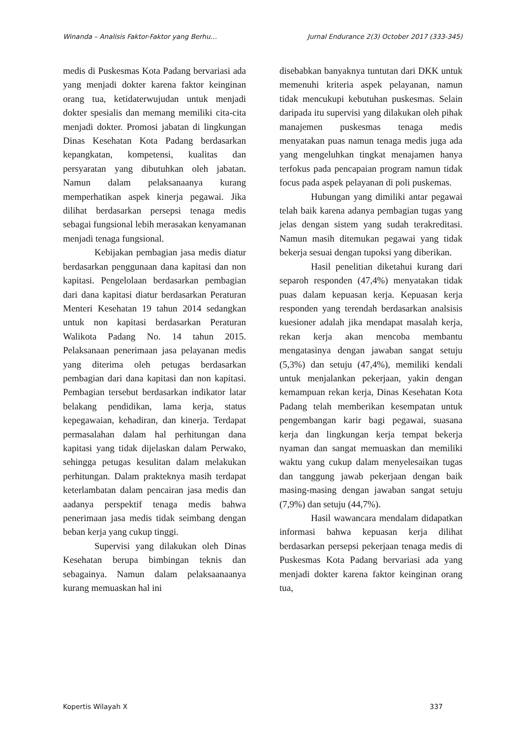Winanda – Analisis Faktor-Faktor yang Berhu… Jurnal Endurance 2(3) October 2017 (333-345)
medis di Puskesmas Kota Padang bervariasi ada yang menjadi dokter karena faktor keinginan orang tua, ketidaterwujudan untuk menjadi dokter spesialis dan memang memiliki cita-cita menjadi dokter. Promosi jabatan di lingkungan Dinas Kesehatan Kota Padang berdasarkan kepangkatan, kompetensi, kualitas dan persyaratan yang dibutuhkan oleh jabatan. Namun dalam pelaksanaanya kurang memperhatikan aspek kinerja pegawai. Jika dilihat berdasarkan persepsi tenaga medis sebagai fungsional lebih merasakan kenyamanan menjadi tenaga fungsional.
Kebijakan pembagian jasa medis diatur berdasarkan penggunaan dana kapitasi dan non kapitasi. Pengelolaan berdasarkan pembagian dari dana kapitasi diatur berdasarkan Peraturan Menteri Kesehatan 19 tahun 2014 sedangkan untuk non kapitasi berdasarkan Peraturan Walikota Padang No. 14 tahun 2015. Pelaksanaan penerimaan jasa pelayanan medis yang diterima oleh petugas berdasarkan pembagian dari dana kapitasi dan non kapitasi. Pembagian tersebut berdasarkan indikator latar belakang pendidikan, lama kerja, status kepegawaian, kehadiran, dan kinerja. Terdapat permasalahan dalam hal perhitungan dana kapitasi yang tidak dijelaskan dalam Perwako, sehingga petugas kesulitan dalam melakukan perhitungan. Dalam prakteknya masih terdapat keterlambatan dalam pencairan jasa medis dan aadanya perspektif tenaga medis bahwa penerimaan jasa medis tidak seimbang dengan beban kerja yang cukup tinggi.
Supervisi yang dilakukan oleh Dinas Kesehatan berupa bimbingan teknis dan sebagainya. Namun dalam pelaksaanaanya kurang memuaskan hal ini
disebabkan banyaknya tuntutan dari DKK untuk memenuhi kriteria aspek pelayanan, namun tidak mencukupi kebutuhan puskesmas. Selain daripada itu supervisi yang dilakukan oleh pihak manajemen puskesmas tenaga medis menyatakan puas namun tenaga medis juga ada yang mengeluhkan tingkat menajamen hanya terfokus pada pencapaian program namun tidak focus pada aspek pelayanan di poli puskemas.
Hubungan yang dimiliki antar pegawai telah baik karena adanya pembagian tugas yang jelas dengan sistem yang sudah terakreditasi. Namun masih ditemukan pegawai yang tidak bekerja sesuai dengan tupoksi yang diberikan.
Hasil penelitian diketahui kurang dari separoh responden (47,4%) menyatakan tidak puas dalam kepuasan kerja. Kepuasan kerja responden yang terendah berdasarkan analsisis kuesioner adalah jika mendapat masalah kerja, rekan kerja akan mencoba membantu mengatasinya dengan jawaban sangat setuju (5,3%) dan setuju (47,4%), memiliki kendali untuk menjalankan pekerjaan, yakin dengan kemampuan rekan kerja, Dinas Kesehatan Kota Padang telah memberikan kesempatan untuk pengembangan karir bagi pegawai, suasana kerja dan lingkungan kerja tempat bekerja nyaman dan sangat memuaskan dan memiliki waktu yang cukup dalam menyelesaikan tugas dan tanggung jawab pekerjaan dengan baik masing-masing dengan jawaban sangat setuju (7,9%) dan setuju (44,7%).
Hasil wawancara mendalam didapatkan informasi bahwa kepuasan kerja dilihat berdasarkan persepsi pekerjaan tenaga medis di Puskesmas Kota Padang bervariasi ada yang menjadi dokter karena faktor keinginan orang tua,
Kopertis Wilayah X 337